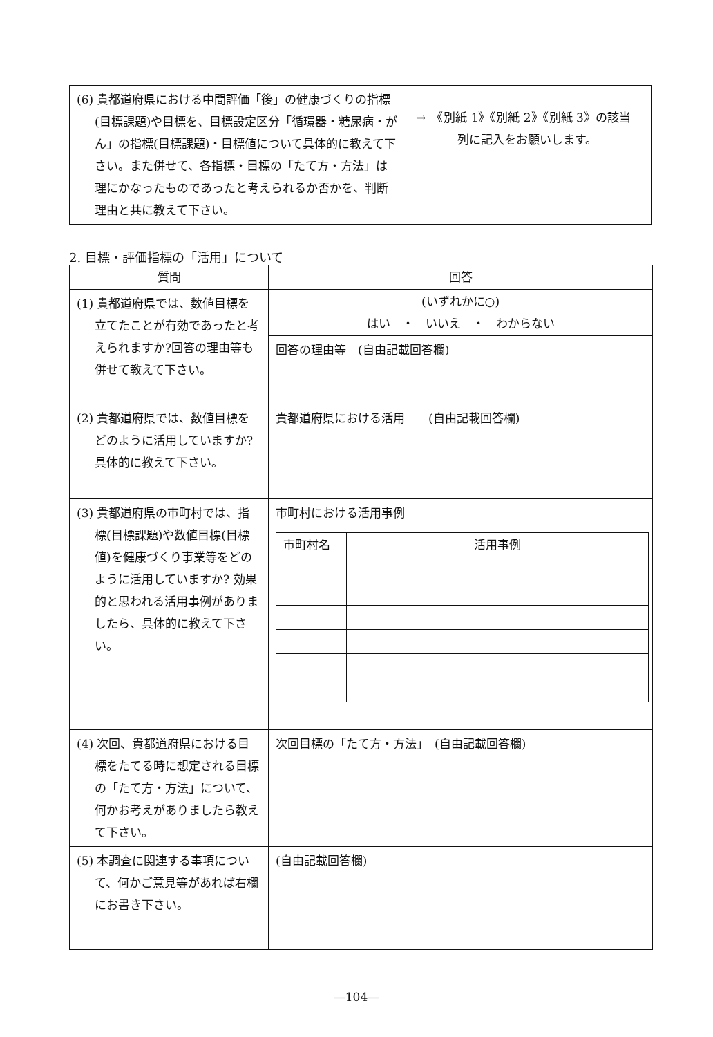| (6) 貴都道府県における中間評価「後」の健康づくりの指標(目標課題)や目標を、目標設定区分「循環器・糖尿病・がん」の指標(目標課題)・目標値について具体的に教えて下さい。また併せて、各指標・目標の「たて方・方法」は理にかなったものであったと考えられるか否かを、判断理由と共に教えて下さい。 | → 《別紙 1》《別紙 2》《別紙 3》の該当 列に記入をお願いします。 |
2. 目標・評価指標の「活用」について
| 質問 | 回答 |
| --- | --- |
| (1) 貴都道府県では、数値目標を立てたことが有効であったと考えられますか?回答の理由等も併せて教えて下さい。 | (いずれかに○) はい ・ いいえ ・ わからない |
| | 回答の理由等 (自由記載回答欄) |
| (2) 貴都道府県では、数値目標をどのように活用していますか? 具体的に教えて下さい。 | 貴都道府県における活用 (自由記載回答欄) |
| (3) 貴都道府県の市町村では、指標(目標課題)や数値目標(目標値)を健康づくり事業等をどのように活用していますか? 効果的と思われる活用事例がありましたら、具体的に教えて下さい。 | 市町村における活用事例 / 市町村名 / 活用事例 / |
| (4) 次回、貴都道府県における目標をたてる時に想定される目標の「たて方・方法」について、何かお考えがありましたら教えて下さい。 | 次回目標の「たて方・方法」 (自由記載回答欄) |
| (5) 本調査に関連する事項について、何かご意見等があれば右欄にお書き下さい。 | (自由記載回答欄) |
—104—